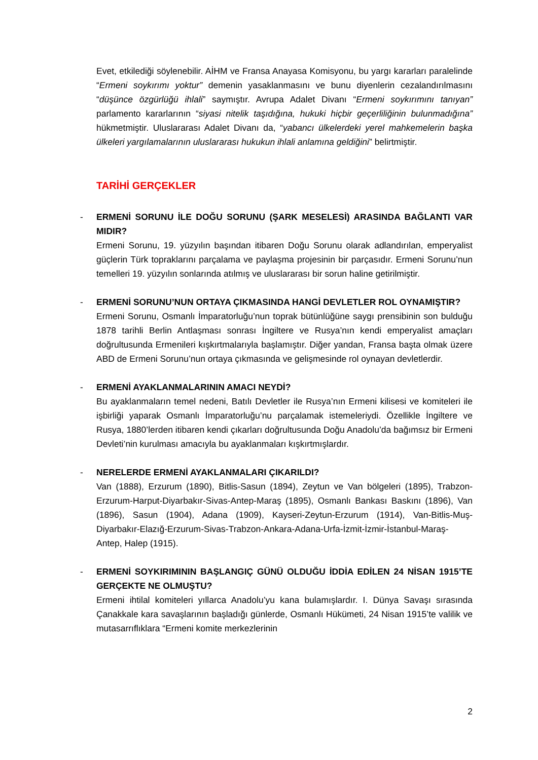Evet, etkilediği söylenebilir. AİHM ve Fransa Anayasa Komisyonu, bu yargı kararları paralelinde “Ermeni soykırımı yoktur” demenin yasaklanmasını ve bunu diyenlerin cezalandırılmasını “düşünce özgürlüğü ihlali” saymıştır. Avrupa Adalet Divanı “Ermeni soykırımını tanıyan” parlamento kararlarının “siyasi nitelik taşıdığına, hukuki hiçbir geçerliliğinin bulunmadığına” hükmetmiştir. Uluslararası Adalet Divanı da, “yabancı ülkelerdeki yerel mahkemelerin başka ülkeleri yargılamalarının uluslararası hukukun ihlali anlamına geldiğini” belirtmiştir.
TARİHİ GERÇEKLER
-
ERMENİ SORUNU İLE DOĞU SORUNU (ŞARK MESELESİ) ARASINDA BAĞLANTI VAR MIDIR?
Ermeni Sorunu, 19. yüzyılın başından itibaren Doğu Sorunu olarak adlandırılan, emperyalist güçlerin Türk topraklarını parçalama ve paylaşma projesinin bir parçasıdır. Ermeni Sorunu’nun temelleri 19. yüzyılın sonlarında atılmış ve uluslararası bir sorun haline getirilmiştir.
-
ERMENİ SORUNU’NUN ORTAYA ÇIKMASINDA HANGİ DEVLETLER ROL OYNAMIŞTIR?
Ermeni Sorunu, Osmanlı İmparatorluğu’nun toprak bütünlüğüne saygı prensibinin son bulduğu 1878 tarihli Berlin Antlaşması sonrası İngiltere ve Rusya’nın kendi emperyalist amaçları doğrultusunda Ermenileri kışkırtmalarıyla başlamıştır. Diğer yandan, Fransa başta olmak üzere ABD de Ermeni Sorunu’nun ortaya çıkmasında ve gelişmesinde rol oynayan devletlerdir.
-
ERMENİ AYAKLANMALARININ AMACI NEYDİ?
Bu ayaklanmaların temel nedeni, Batılı Devletler ile Rusya’nın Ermeni kilisesi ve komiteleri ile işbirliği yaparak Osmanlı İmparatorluğu’nu parçalamak istemeleriydi. Özellikle İngiltere ve Rusya, 1880’lerden itibaren kendi çıkarları doğrultusunda Doğu Anadolu’da bağımsız bir Ermeni Devleti’nin kurulması amacıyla bu ayaklanmaları kışkırtmışlardır.
-
NERELERDE ERMENİ AYAKLANMALARI ÇIKARILDI?
Van (1888), Erzurum (1890), Bitlis-Sasun (1894), Zeytun ve Van bölgeleri (1895), Trabzon-Erzurum-Harput-Diyarbakır-Sivas-Antep-Maraş (1895), Osmanlı Bankası Baskını (1896), Van (1896), Sasun (1904), Adana (1909), Kayseri-Zeytun-Erzurum (1914), Van-Bitlis-Muş-Diyarbakır-Elazığ-Erzurum-Sivas-Trabzon-Ankara-Adana-Urfa-İzmit-İzmir-İstanbul-Maraş- Antep, Halep (1915).
-
ERMENİ SOYKIRIMININ BAŞLANGIÇ GÜNÜ OLDUĞU İDDİA EDİLEN 24 NİSAN 1915’TE GERÇEKTE NE OLMUŞTU?
Ermeni ihtilal komiteleri yıllarca Anadolu’yu kana bulamışlardır. I. Dünya Savaşı sırasında Çanakkale kara savaşlarının başladığı günlerde, Osmanlı Hükümeti, 24 Nisan 1915’te valilik ve mutasarrıflıklara “Ermeni komite merkezlerinin
2